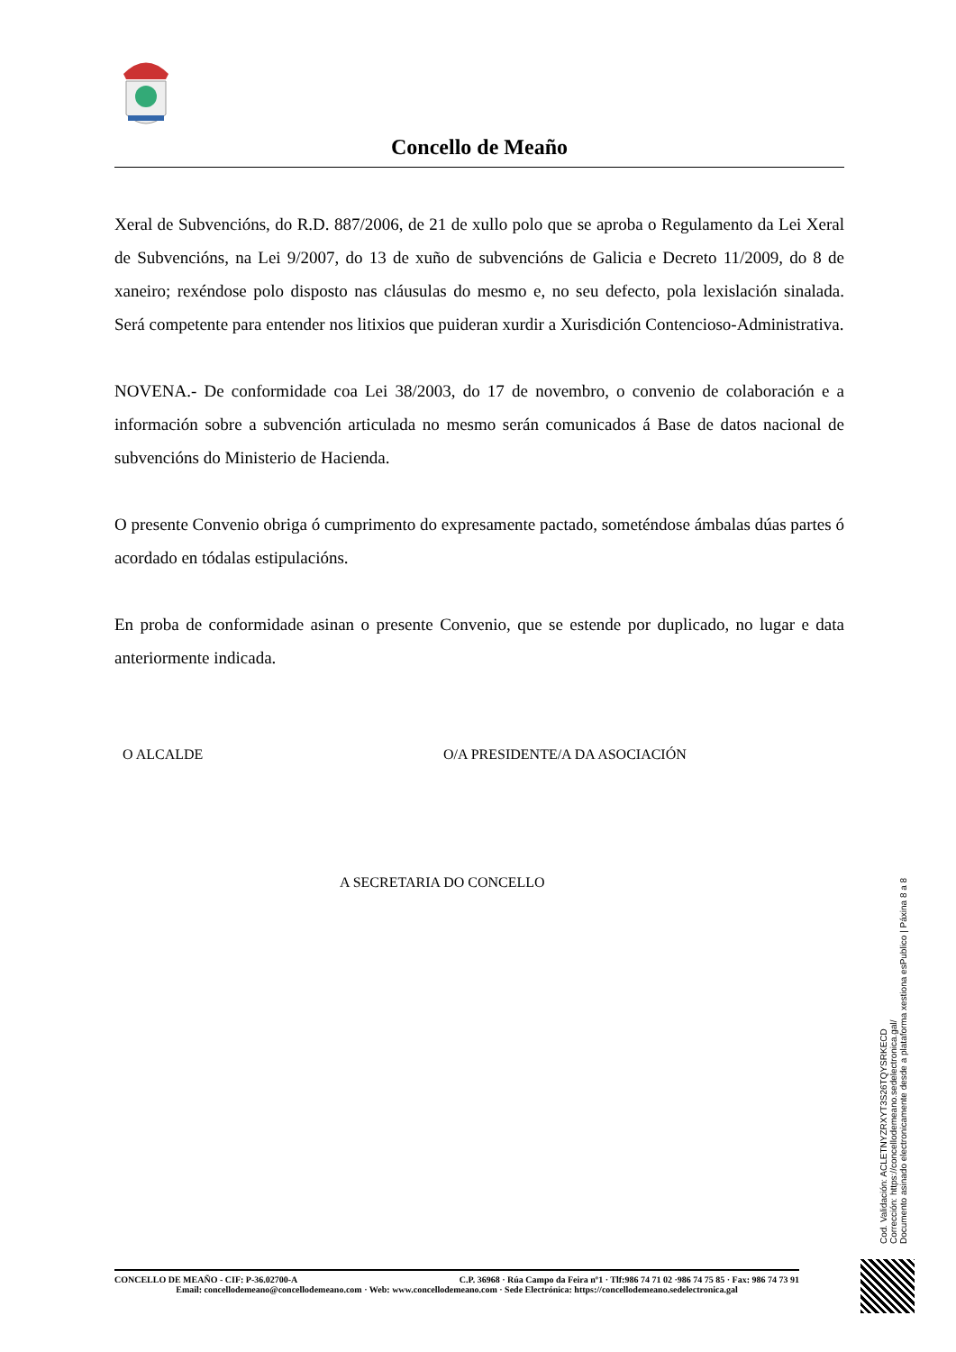Concello de Meaño
Xeral de Subvencións, do R.D. 887/2006, de 21 de xullo polo que se aproba o Regulamento da Lei Xeral de Subvencións, na Lei 9/2007, do 13 de xuño de subvencións de Galicia e Decreto 11/2009, do 8 de xaneiro; rexéndose polo disposto nas cláusulas do mesmo e, no seu defecto, pola lexislación sinalada. Será competente para entender nos litixios que puideran xurdir a Xurisdición Contencioso-Administrativa.
NOVENA.- De conformidade coa Lei 38/2003, do 17 de novembro, o convenio de colaboración e a información sobre a subvención articulada no mesmo serán comunicados á Base de datos nacional de subvencións do Ministerio de Hacienda.
O presente Convenio obriga ó cumprimento do expresamente pactado, someténdose ámbalas dúas partes ó acordado en tódalas estipulacións.
En proba de conformidade asinan o presente Convenio, que se estende por duplicado, no lugar e data anteriormente indicada.
O ALCALDE O/A PRESIDENTE/A DA ASOCIACIÓN
A SECRETARIA DO CONCELLO
Cod. Validación: ACLETNYZRXYT3S26TQYSRKECD
Corrección: https://concellodemeano.sedelectronica.gal/
Documento asinado electronicamente desde a plataforma xestiona esPublico | Páxina 8 a 8
CONCELLO DE MEAÑO - CIF: P-36.02700-A C.P. 36968 · Rúa Campo da Feira nº1 · Tlf:986 74 71 02 ·986 74 75 85 · Fax: 986 74 73 91
Email: concellodemeano@concellodemeano.com · Web: www.concellodemeano.com · Sede Electrónica: https://concellodemeano.sedelectronica.gal